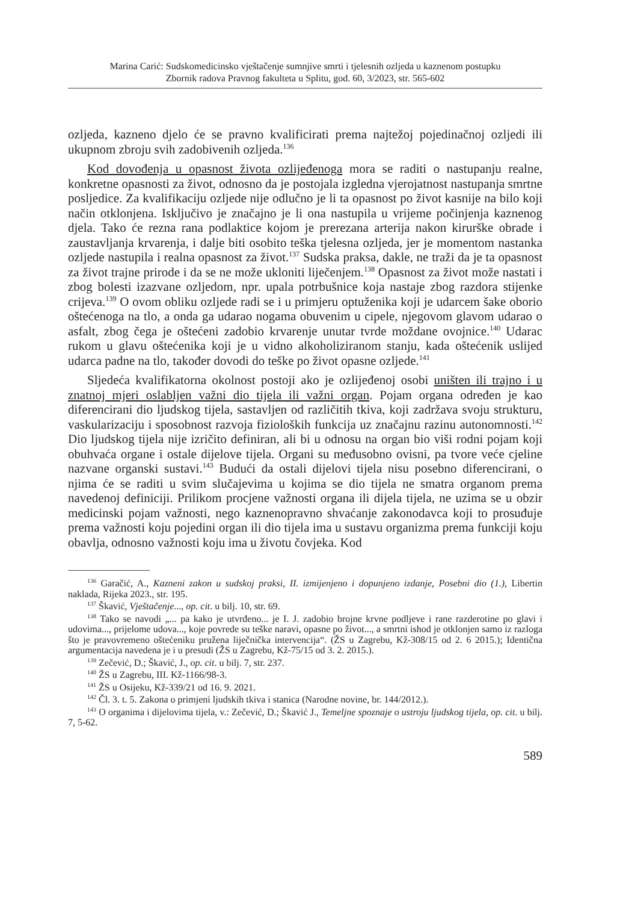Marina Carić: Sudskomedicinsko vještačenje sumnjive smrti i tjelesnih ozljeda u kaznenom postupku
Zbornik radova Pravnog fakulteta u Splitu, god. 60, 3/2023, str. 565-602
ozljeda, kazneno djelo će se pravno kvalificirati prema najtežoj pojedinačnoj ozljedi ili ukupnom zbroju svih zadobivenih ozljeda.<sup>136</sup>
Kod dovođenja u opasnost života ozlijeđenoga mora se raditi o nastupanju realne, konkretne opasnosti za život, odnosno da je postojala izgledna vjerojatnost nastupanja smrtne posljedice. Za kvalifikaciju ozljede nije odlučno je li ta opasnost po život kasnije na bilo koji način otklonjena. Isključivo je značajno je li ona nastupila u vrijeme počinjenja kaznenog djela. Tako će rezna rana podlaktice kojom je prerezana arterija nakon kirurške obrade i zaustavljanja krvarenja, i dalje biti osobito teška tjelesna ozljeda, jer je momentom nastanka ozljede nastupila i realna opasnost za život.<sup>137</sup> Sudska praksa, dakle, ne traži da je ta opasnost za život trajne prirode i da se ne može ukloniti liječenjem.<sup>138</sup> Opasnost za život može nastati i zbog bolesti izazvane ozljedom, npr. upala potrbušnice koja nastaje zbog razdora stijenke crijeva.<sup>139</sup> O ovom obliku ozljede radi se i u primjeru optuženika koji je udarcem šake oborio oštećenoga na tlo, a onda ga udarao nogama obuvenim u cipele, njegovom glavom udarao o asfalt, zbog čega je oštećeni zadobio krvarenje unutar tvrde moždane ovojnice.<sup>140</sup> Udarac rukom u glavu oštećenika koji je u vidno alkoholiziranom stanju, kada oštećenik uslijed udarca padne na tlo, također dovodi do teške po život opasne ozljede.<sup>141</sup>
Sljedeća kvalifikatorna okolnost postoji ako je ozlijeđenoj osobi uništen ili trajno i u znatnoj mjeri oslabljen važni dio tijela ili važni organ. Pojam organa određen je kao diferencirani dio ljudskog tijela, sastavljen od različitih tkiva, koji zadržava svoju strukturu, vaskularizaciju i sposobnost razvoja fizioloških funkcija uz značajnu razinu autonomnosti.<sup>142</sup> Dio ljudskog tijela nije izričito definiran, ali bi u odnosu na organ bio viši rodni pojam koji obuhvaća organe i ostale dijelove tijela. Organi su međusobno ovisni, pa tvore veće cjeline nazvane organski sustavi.<sup>143</sup> Budući da ostali dijelovi tijela nisu posebno diferencirani, o njima će se raditi u svim slučajevima u kojima se dio tijela ne smatra organom prema navedenoj definiciji. Prilikom procjene važnosti organa ili dijela tijela, ne uzima se u obzir medicinski pojam važnosti, nego kaznenopravno shvaćanje zakonodavca koji to prosuđuje prema važnosti koju pojedini organ ili dio tijela ima u sustavu organizma prema funkciji koju obavlja, odnosno važnosti koju ima u životu čovjeka. Kod
<sup>136</sup> Garačić, A., Kazneni zakon u sudskoj praksi, II. izmijenjeno i dopunjeno izdanje, Posebni dio (1.), Libertin naklada, Rijeka 2023., str. 195.
<sup>137</sup> Škavić, Vještačenje..., op. cit. u bilj. 10, str. 69.
<sup>138</sup> Tako se navodi „... pa kako je utvrđeno... je I. J. zadobio brojne krvne podljeve i rane razderotine po glavi i udovima..., prijelome udova..., koje povrede su teške naravi, opasne po život..., a smrtni ishod je otklonjen samo iz razloga što je pravovremeno oštećeniku pružena liječnička intervencija“. (ŽS u Zagrebu, Kž-308/15 od 2. 6 2015.); Identična argumentacija navedena je i u presudi (ŽS u Zagrebu, Kž-75/15 od 3. 2. 2015.).
<sup>139</sup> Zečević, D.; Škavić, J., op. cit. u bilj. 7, str. 237.
<sup>140</sup> ŽS u Zagrebu, III. Kž-1166/98-3.
<sup>141</sup> ŽS u Osijeku, Kž-339/21 od 16. 9. 2021.
<sup>142</sup> Čl. 3. t. 5. Zakona o primjeni ljudskih tkiva i stanica (Narodne novine, br. 144/2012.).
<sup>143</sup> O organima i dijelovima tijela, v.: Zečević, D.; Škavić J., Temeljne spoznaje o ustroju ljudskog tijela, op. cit. u bilj. 7, 5-62.
589